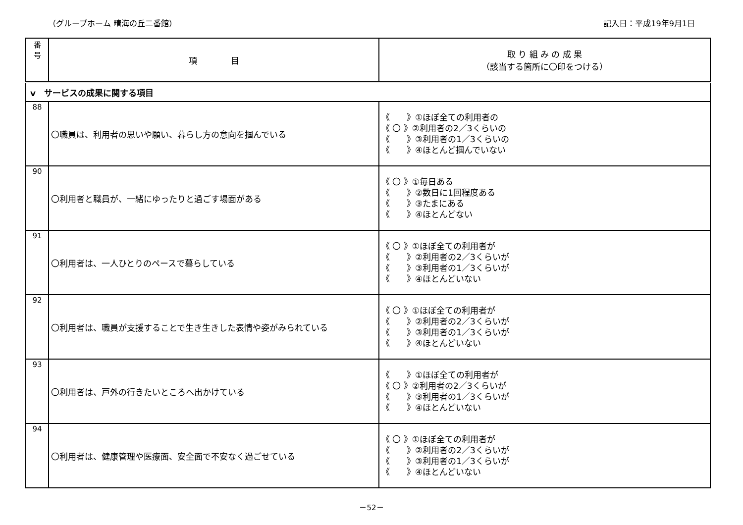（グループホーム 晴海の丘二番館） 記入日：平成19年9月1日
| 番 号 | 項 目 | 取 り 組 み の 成 果 （該当する箇所に〇印をつける） |
| --- | --- | --- |
| v サービスの成果に関する項目 | | |
| 88 | 〇職員は、利用者の思いや願い、暮らし方の意向を掴んでいる | 《 》①ほぼ全ての利用者の 《 〇 》②利用者の2／3くらいの 《 》③利用者の1／3くらいの 《 》④ほとんど掴んでいない |
| 90 | 〇利用者と職員が、一緒にゆったりと過ごす場面がある | 《 〇 》①毎日ある 《 》②数日に1回程度ある 《 》③たまにある 《 》④ほとんどない |
| 91 | 〇利用者は、一人ひとりのペースで暮らしている | 《 〇 》①ほぼ全ての利用者が 《 》②利用者の2／3くらいが 《 》③利用者の1／3くらいが 《 》④ほとんどいない |
| 92 | 〇利用者は、職員が支援することで生き生きした表情や姿がみられている | 《 〇 》①ほぼ全ての利用者が 《 》②利用者の2／3くらいが 《 》③利用者の1／3くらいが 《 》④ほとんどいない |
| 93 | 〇利用者は、戸外の行きたいところへ出かけている | 《 》①ほぼ全ての利用者が 《 〇 》②利用者の2／3くらいが 《 》③利用者の1／3くらいが 《 》④ほとんどいない |
| 94 | 〇利用者は、健康管理や医療面、安全面で不安なく過ごせている | 《 〇 》①ほぼ全ての利用者が 《 》②利用者の2／3くらいが 《 》③利用者の1／3くらいが 《 》④ほとんどいない |
－52－